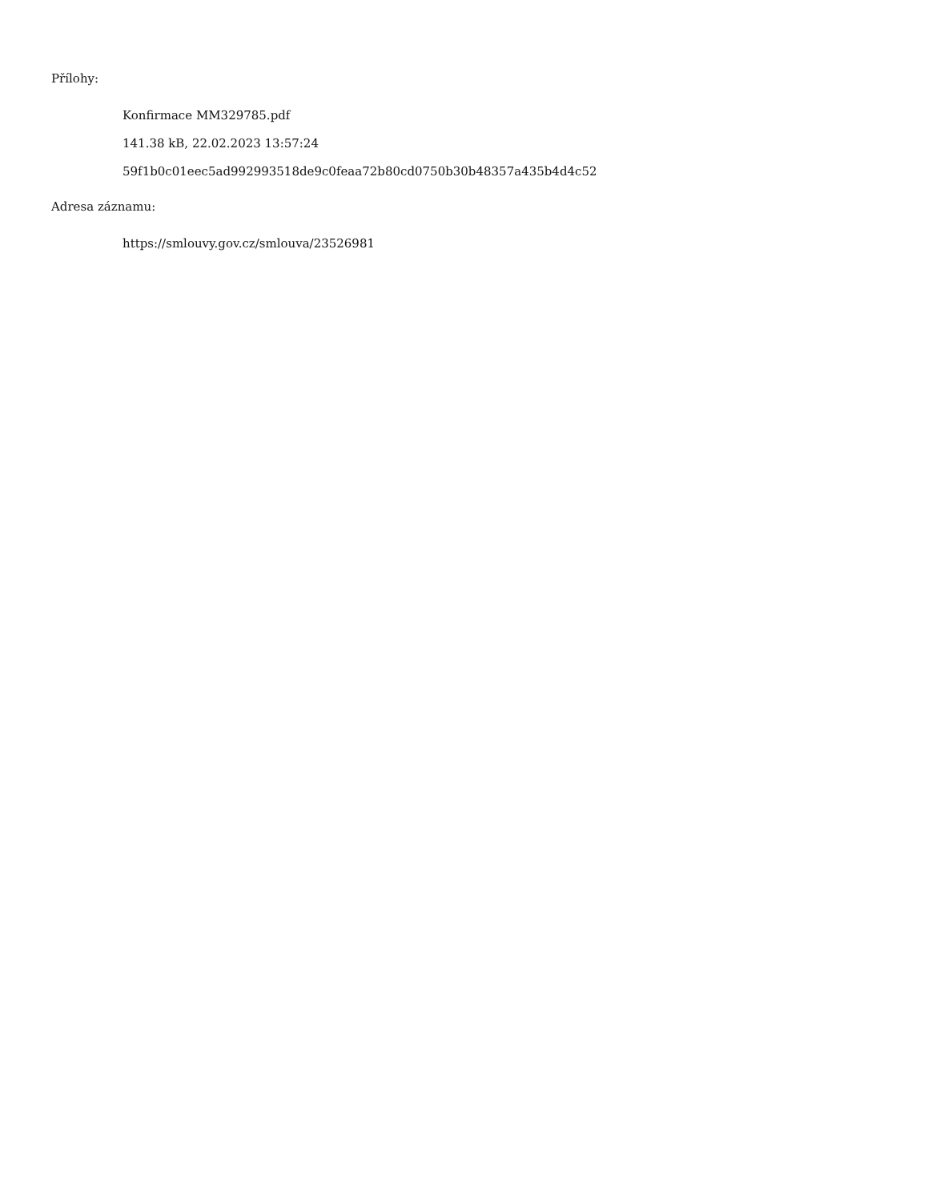Přílohy:
Konfirmace MM329785.pdf
141.38 kB, 22.02.2023 13:57:24
59f1b0c01eec5ad992993518de9c0feaa72b80cd0750b30b48357a435b4d4c52
Adresa záznamu:
https://smlouvy.gov.cz/smlouva/23526981